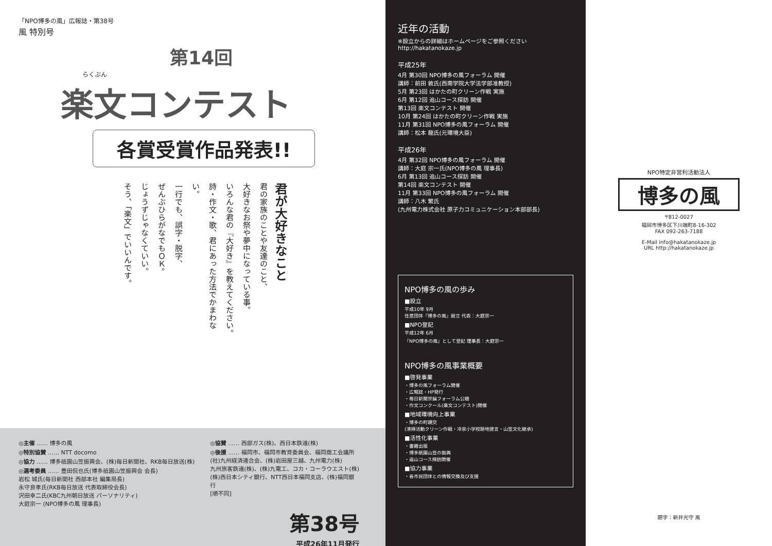「NPO博多の風」広報誌・第38号
風 特別号
第14回
らくぶん
楽文コンテスト
各賞受賞作品発表!!
君が大好きなこと
君の家族のことや友達のこと、
大好きなお祭や夢中になっている事。
いろんな君の『大好き』を教えてください。
詩・作文・歌、君にあった方法でかまわない。
一行でも、誤字・脱字、
ぜんぶひらがなでもＯＫ。
じょうずじゃなくていい。
そう、「楽文」でいいんです。
◎主催 …… 博多の風
◎特別協賛 …… NTT docomo
◎協力 …… 博多祇園山笠振興会、(株)毎日新聞社、RKB毎日放送(株)
◎選考委員 …… 豊田侃也氏(博多祇園山笠振興会 会長)
岩松 城氏(毎日新聞社 西部本社 編集局長)
永守良孝氏(RKB毎日放送 代表取締役会長)
沢田幸二氏(KBC九州朝日放送 パーソナリティ)
大庭宗一 (NPO博多の風 理事長)
◎協賛 …… 西部ガス(株)、西日本鉄道(株)
◎後援 …… 福岡市、福岡市教育委員会、福岡商工会議所
(社)九州経済連合会、(株)岩田屋三越、九州電力(株)
九州旅客鉄道(株)、(株)九電工、コカ・コーラウエスト(株)
(株)西日本シティ銀行、NTT西日本福岡支店、(株)福岡銀行
[順不同]
第38号
平成26年11月発行
近年の活動
※設立からの詳細はホームページをご参照ください
http://hakatanokaze.jp
平成25年
4月 第30回 NPO博多の風フォーラム 開催
講師：前田 敦氏(西南学院大学法学部准教授)
5月 第23回 はかたの町クリーン作戦 実施
6月 第12回 追山コース探訪 開催
第13回 楽文コンテスト 開催
10月 第24回 はかたの町クリーン作戦 実施
11月 第31回 NPO博多の風フォーラム 開催
講師：松本 龍氏(元環境大臣)
平成26年
4月 第32回 NPO博多の風フォーラム 開催
講師：大庭 宗一氏(NPO博多の風 理事長)
6月 第13回 追山コース探訪 開催
第14回 楽文コンテスト 開催
11月 第33回 NPO博多の風フォーラム 開催
講師：八木 繁氏
(九州電力株式会社 原子力コミュニケーション本部部長)
NPO博多の風の歩み
■設立
平成10年 9月
任意団体『博多の風』設立 代表：大庭宗一
■NPO登記
平成12年 6月
『NPO博多の風』として登記 理事長：大庭宗一
NPO博多の風事業概要
■啓発事業
・博多の風フォーラム開催
・広報誌・HP発行
・毎日新聞世論フォーラム公聴
・作文コンクール(楽文コンテスト)開催
■地域環境向上事業
・博多の町親交
(清掃活動クリーン作戦・冷泉小学校跡地提言・山笠文化継承)
■活性化事業
・書籍出版
・博多祇園山笠の振興
・追山コース探訪開催
■協力事業
・各市民団体との情報交換及び支援
NPO特定非営利活動法人
博多の風
〒812-0027
福岡市博多区下川端町8-16-302
FAX 092-263-7188
E-Mail info@hakatanokaze.jp
URL http://hakatanokaze.jp
題字：新井光守 風